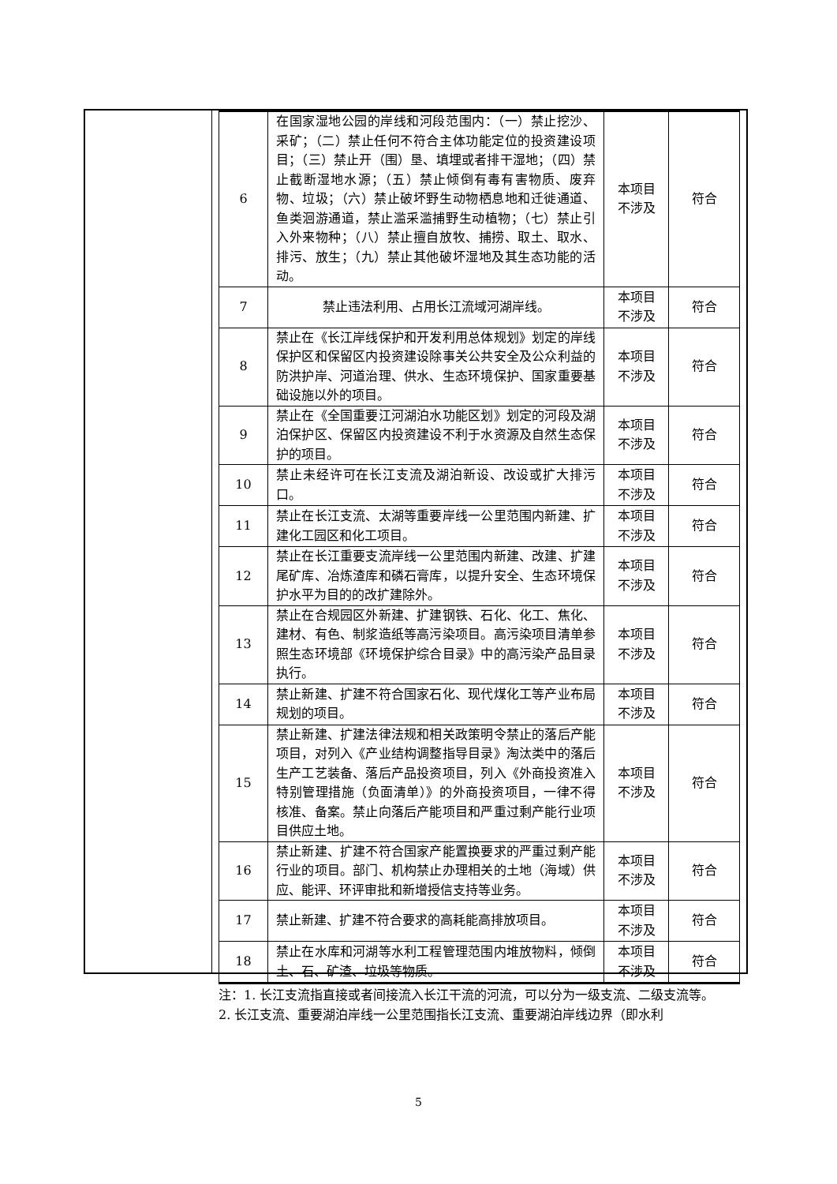| 6 | 在国家湿地公园的岸线和河段范围内：（一）禁止挖沙、采矿；（二）禁止任何不符合主体功能定位的投资建设项 目；（三）禁止开（围）垦、填埋或者排干湿地；（四）禁止截断湿地水源；（五）禁止倾倒有毒有害物质、废弃 物、垃圾；（六）禁止破坏野生动物栖息地和迁徙通道、 鱼类洄游通道，禁止滥采滥捕野生动植物；（七）禁止引入外来物种；（八）禁止擅自放牧、捕捞、取土、取水、 排污、放生；（九）禁止其他破坏湿地及其生态功能的活 动。 | 本项目 不涉及 | 符合 |
| 7 | 禁止违法利用、占用长江流域河湖岸线。 | 本项目 不涉及 | 符合 |
| 8 | 禁止在《长江岸线保护和开发利用总体规划》划定的岸线 保护区和保留区内投资建设除事关公共安全及公众利益的防洪护岸、河道治理、供水、生态环境保护、国家重要基础设施以外的项目。 | 本项目 不涉及 | 符合 |
| 9 | 禁止在《全国重要江河湖泊水功能区划》划定的河段及湖泊保护区、保留区内投资建设不利于水资源及自然生态保护的项目。 | 本项目 不涉及 | 符合 |
| 10 | 禁止未经许可在长江支流及湖泊新设、改设或扩大排污口。 | 本项目 不涉及 | 符合 |
| 11 | 禁止在长江支流、太湖等重要岸线一公里范围内新建、扩建化工园区和化工项目。 | 本项目 不涉及 | 符合 |
| 12 | 禁止在长江重要支流岸线一公里范围内新建、改建、扩建尾矿库、冶炼渣库和磷石膏库，以提升安全、生态环境保护水平为目的的改扩建除外。 | 本项目 不涉及 | 符合 |
| 13 | 禁止在合规园区外新建、扩建钢铁、石化、化工、焦化、建材、有色、制浆造纸等高污染项目。高污染项目清单参照生态环境部《环境保护综合目录》中的高污染产品目录执行。 | 本项目 不涉及 | 符合 |
| 14 | 禁止新建、扩建不符合国家石化、现代煤化工等产业布局规划的项目。 | 本项目 不涉及 | 符合 |
| 15 | 禁止新建、扩建法律法规和相关政策明令禁止的落后产能项目，对列入《产业结构调整指导目录》淘汰类中的落后生产工艺装备、落后产品投资项目，列入《外商投资准入特别管理措施（负面清单）》的外商投资项目，一律不得 核准、备案。禁止向落后产能项目和严重过剩产能行业项目供应土地。 | 本项目 不涉及 | 符合 |
| 16 | 禁止新建、扩建不符合国家产能置换要求的严重过剩产能行业的项目。部门、机构禁止办理相关的土地（海域）供应、能评、环评审批和新增授信支持等业务。 | 本项目 不涉及 | 符合 |
| 17 | 禁止新建、扩建不符合要求的高耗能高排放项目。 | 本项目 不涉及 | 符合 |
| 18 | 禁止在水库和河湖等水利工程管理范围内堆放物料，倾倒土、石、矿渣、垃圾等物质。 | 本项目 不涉及 | 符合 |
注：1. 长江支流指直接或者间接流入长江干流的河流，可以分为一级支流、二级支流等。
2. 长江支流、重要湖泊岸线一公里范围指长江支流、重要湖泊岸线边界（即水利
5